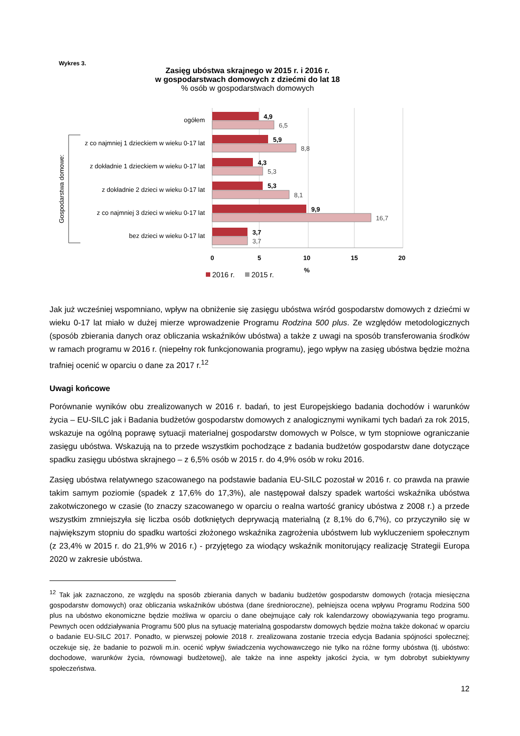Wykres 3.
Zasięg ubóstwa skrajnego w 2015 r. i 2016 r.
w gospodarstwach domowych z dziećmi do lat 18
% osób w gospodarstwach domowych
4,9
5,9
4,3
5,3
9,9
3,7
6,5
8,8
5,3
8,1
16,7
3,7
ogółem
z co najmniej 1 dzieckiem w wieku 0-17 lat
z dokładnie 1 dzieckiem w wieku 0-17 lat
z dokładnie 2 dzieci w wieku 0-17 lat
z co najmniej 3 dzieci w wieku 0-17 lat
bez dzieci w wieku 0-17 lat
Gospodarstwa domowe:
0
5
10
15
20
%
2016 r.
2015 r.
Jak już wcześniej wspomniano, wpływ na obniżenie się zasięgu ubóstwa wśród gospodarstw domowych z dziećmi w wieku 0-17 lat miało w dużej mierze wprowadzenie Programu Rodzina 500 plus. Ze względów metodologicznych (sposób zbierania danych oraz obliczania wskaźników ubóstwa) a także z uwagi na sposób transferowania środków w ramach programu w 2016 r. (niepełny rok funkcjonowania programu), jego wpływ na zasięg ubóstwa będzie można trafniej ocenić w oparciu o dane za 2017 r.<sup>12</sup>
Uwagi końcowe
Porównanie wyników obu zrealizowanych w 2016 r. badań, to jest Europejskiego badania dochodów i warunków życia – EU-SILC jak i Badania budżetów gospodarstw domowych z analogicznymi wynikami tych badań za rok 2015, wskazuje na ogólną poprawę sytuacji materialnej gospodarstw domowych w Polsce, w tym stopniowe ograniczanie zasięgu ubóstwa. Wskazują na to przede wszystkim pochodzące z badania budżetów gospodarstw dane dotyczące spadku zasięgu ubóstwa skrajnego – z 6,5% osób w 2015 r. do 4,9% osób w roku 2016.
Zasięg ubóstwa relatywnego szacowanego na podstawie badania EU-SILC pozostał w 2016 r. co prawda na prawie takim samym poziomie (spadek z 17,6% do 17,3%), ale następował dalszy spadek wartości wskaźnika ubóstwa zakotwiczonego w czasie (to znaczy szacowanego w oparciu o realna wartość granicy ubóstwa z 2008 r.) a przede wszystkim zmniejszyła się liczba osób dotkniętych deprywacją materialną (z 8,1% do 6,7%), co przyczyniło się w największym stopniu do spadku wartości złożonego wskaźnika zagrożenia ubóstwem lub wykluczeniem społecznym (z 23,4% w 2015 r. do 21,9% w 2016 r.) - przyjętego za wiodący wskaźnik monitorujący realizację Strategii Europa 2020 w zakresie ubóstwa.
<sup>12</sup> Tak jak zaznaczono, ze względu na sposób zbierania danych w badaniu budżetów gospodarstw domowych (rotacja miesięczna gospodarstw domowych) oraz obliczania wskaźników ubóstwa (dane średnioroczne), pełniejsza ocena wpływu Programu Rodzina 500 plus na ubóstwo ekonomiczne będzie możliwa w oparciu o dane obejmujące cały rok kalendarzowy obowiązywania tego programu. Pewnych ocen oddziaływania Programu 500 plus na sytuację materialną gospodarstw domowych będzie można także dokonać w oparciu o badanie EU-SILC 2017. Ponadto, w pierwszej połowie 2018 r. zrealizowana zostanie trzecia edycja Badania spójności społecznej; oczekuje się, że badanie to pozwoli m.in. ocenić wpływ świadczenia wychowawczego nie tylko na różne formy ubóstwa (tj. ubóstwo: dochodowe, warunków życia, równowagi budżetowej), ale także na inne aspekty jakości życia, w tym dobrobyt subiektywny społeczeństwa.
12